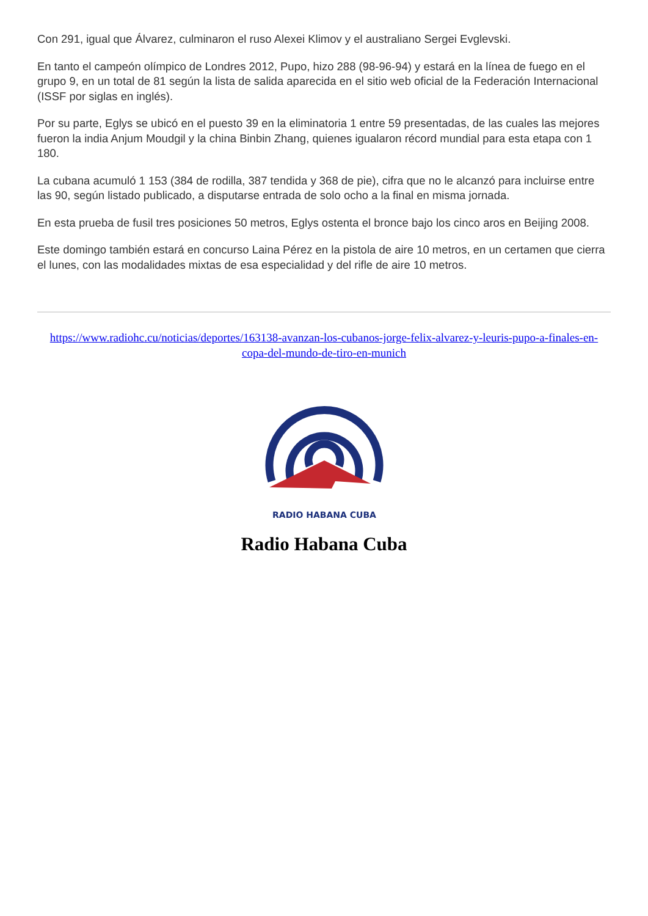Con 291, igual que Álvarez, culminaron el ruso Alexei Klimov y el australiano Sergei Evglevski.
En tanto el campeón olímpico de Londres 2012, Pupo, hizo 288 (98-96-94) y estará en la línea de fuego en el grupo 9, en un total de 81 según la lista de salida aparecida en el sitio web oficial de la Federación Internacional (ISSF por siglas en inglés).
Por su parte, Eglys se ubicó en el puesto 39 en la eliminatoria 1 entre 59 presentadas, de las cuales las mejores fueron la india Anjum Moudgil y la china Binbin Zhang, quienes igualaron récord mundial para esta etapa con 1 180.
La cubana acumuló 1 153 (384 de rodilla, 387 tendida y 368 de pie), cifra que no le alcanzó para incluirse entre las 90, según listado publicado, a disputarse entrada de solo ocho a la final en misma jornada.
En esta prueba de fusil tres posiciones 50 metros, Eglys ostenta el bronce bajo los cinco aros en Beijing 2008.
Este domingo también estará en concurso Laina Pérez en la pistola de aire 10 metros, en un certamen que cierra el lunes, con las modalidades mixtas de esa especialidad y del rifle de aire 10 metros.
https://www.radiohc.cu/noticias/deportes/163138-avanzan-los-cubanos-jorge-felix-alvarez-y-leuris-pupo-a-finales-en-copa-del-mundo-de-tiro-en-munich
RADIO HABANA CUBA
Radio Habana Cuba